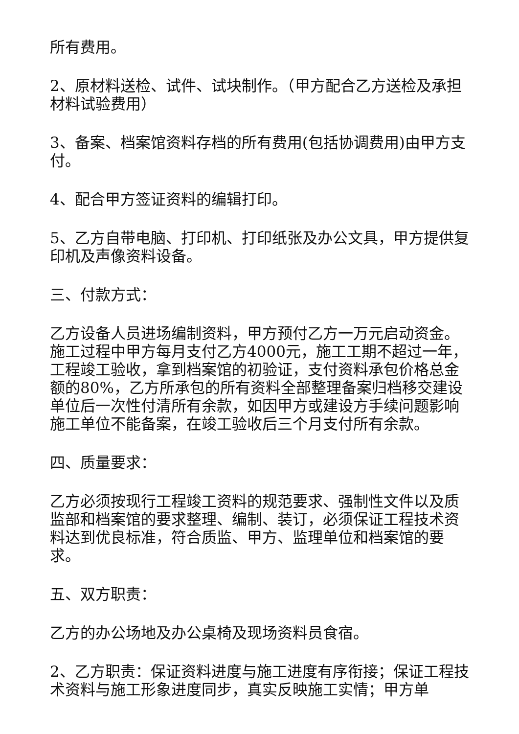所有费用。
2、原材料送检、试件、试块制作。（甲方配合乙方送检及承担材料试验费用）
3、备案、档案馆资料存档的所有费用(包括协调费用)由甲方支付。
4、配合甲方签证资料的编辑打印。
5、乙方自带电脑、打印机、打印纸张及办公文具，甲方提供复印机及声像资料设备。
三、付款方式：
乙方设备人员进场编制资料，甲方预付乙方一万元启动资金。施工过程中甲方每月支付乙方4000元，施工工期不超过一年，工程竣工验收，拿到档案馆的初验证，支付资料承包价格总金额的80%，乙方所承包的所有资料全部整理备案归档移交建设单位后一次性付清所有余款，如因甲方或建设方手续问题影响施工单位不能备案，在竣工验收后三个月支付所有余款。
四、质量要求：
乙方必须按现行工程竣工资料的规范要求、强制性文件以及质监部和档案馆的要求整理、编制、装订，必须保证工程技术资料达到优良标准，符合质监、甲方、监理单位和档案馆的要求。
五、双方职责：
乙方的办公场地及办公桌椅及现场资料员食宿。
2、乙方职责：保证资料进度与施工进度有序衔接；保证工程技术资料与施工形象进度同步，真实反映施工实情；甲方单